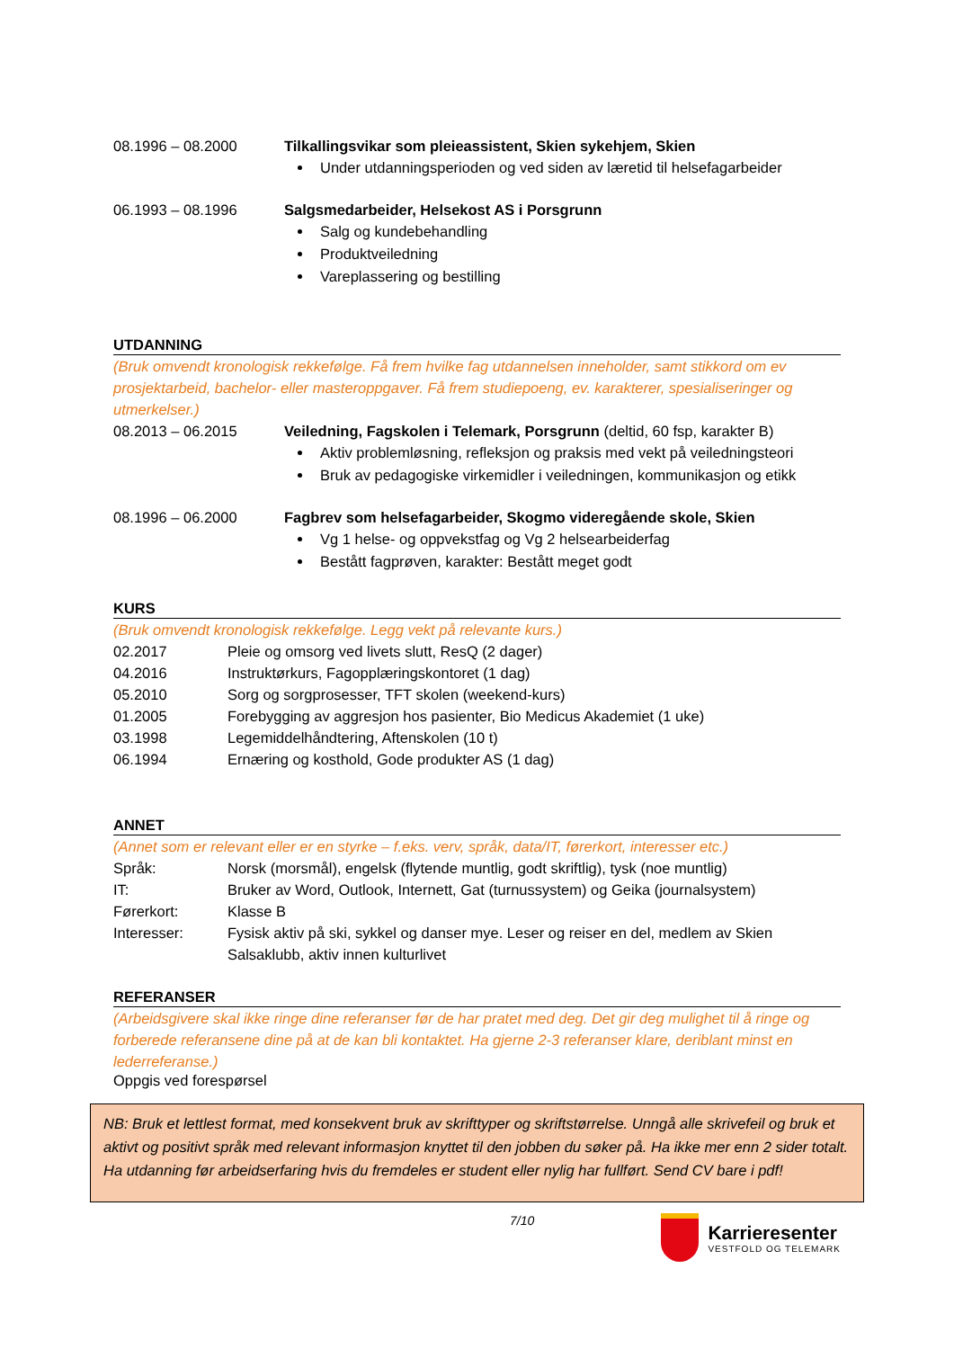08.1996 – 08.2000 Tilkallingsvikar som pleieassistent, Skien sykehjem, Skien
Under utdanningsperioden og ved siden av læretid til helsefagarbeider
06.1993 – 08.1996 Salgsmedarbeider, Helsekost AS i Porsgrunn
Salg og kundebehandling
Produktveiledning
Vareplassering og bestilling
UTDANNING
(Bruk omvendt kronologisk rekkefølge. Få frem hvilke fag utdannelsen inneholder, samt stikkord om ev prosjektarbeid, bachelor- eller masteroppgaver. Få frem studiepoeng, ev. karakterer, spesialiseringer og utmerkelser.)
08.2013 – 06.2015 Veiledning, Fagskolen i Telemark, Porsgrunn (deltid, 60 fsp, karakter B)
Aktiv problemløsning, refleksjon og praksis med vekt på veiledningsteori
Bruk av pedagogiske virkemidler i veiledningen, kommunikasjon og etikk
08.1996 – 06.2000 Fagbrev som helsefagarbeider, Skogmo videregående skole, Skien
Vg 1 helse- og oppvekstfag og Vg 2 helsearbeiderfag
Bestått fagprøven, karakter: Bestått meget godt
KURS
(Bruk omvendt kronologisk rekkefølge. Legg vekt på relevante kurs.)
02.2017 Pleie og omsorg ved livets slutt, ResQ (2 dager)
04.2016 Instruktørkurs, Fagopplæringskontoret (1 dag)
05.2010 Sorg og sorgprosesser, TFT skolen (weekend-kurs)
01.2005 Forebygging av aggresjon hos pasienter, Bio Medicus Akademiet (1 uke)
03.1998 Legemiddelhåndtering, Aftenskolen (10 t)
06.1994 Ernæring og kosthold, Gode produkter AS (1 dag)
ANNET
(Annet som er relevant eller er en styrke – f.eks. verv, språk, data/IT, førerkort, interesser etc.)
Språk: Norsk (morsmål), engelsk (flytende muntlig, godt skriftlig), tysk (noe muntlig)
IT: Bruker av Word, Outlook, Internett, Gat (turnussystem) og Geika (journalsystem)
Førerkort: Klasse B
Interesser: Fysisk aktiv på ski, sykkel og danser mye. Leser og reiser en del, medlem av Skien Salsaklubb, aktiv innen kulturlivet
REFERANSER
(Arbeidsgivere skal ikke ringe dine referanser før de har pratet med deg. Det gir deg mulighet til å ringe og forberede referansene dine på at de kan bli kontaktet. Ha gjerne 2-3 referanser klare, deriblant minst en lederreferanse.)
Oppgis ved forespørsel
NB: Bruk et lettlest format, med konsekvent bruk av skrifttyper og skriftstørrelse. Unngå alle skrivefeil og bruk et aktivt og positivt språk med relevant informasjon knyttet til den jobben du søker på. Ha ikke mer enn 2 sider totalt. Ha utdanning før arbeidserfaring hvis du fremdeles er student eller nylig har fullført. Send CV bare i pdf!
7/10
Karrieresenter
VESTFOLD OG TELEMARK